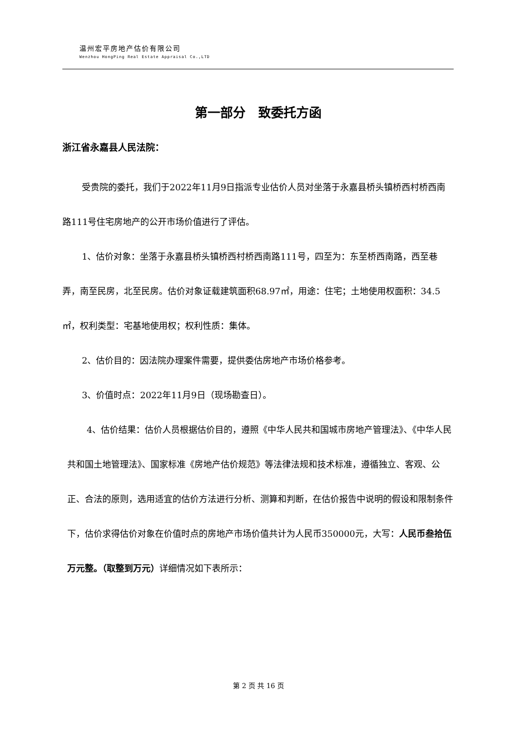温州宏平房地产估价有限公司
Wenzhou HongPing Real Estate Appraisal Co.,LTD
第一部分　致委托方函
浙江省永嘉县人民法院：
受贵院的委托，我们于2022年11月9日指派专业估价人员对坐落于永嘉县桥头镇桥西村桥西南路111号住宅房地产的公开市场价值进行了评估。
1、估价对象：坐落于永嘉县桥头镇桥西村桥西南路111号，四至为：东至桥西南路，西至巷弄，南至民房，北至民房。估价对象证载建筑面积68.97㎡，用途：住宅；土地使用权面积：34.5㎡，权利类型：宅基地使用权；权利性质：集体。
2、估价目的：因法院办理案件需要，提供委估房地产市场价格参考。
3、价值时点：2022年11月9日（现场勘查日）。
4、估价结果：估价人员根据估价目的，遵照《中华人民共和国城市房地产管理法》、《中华人民共和国土地管理法》、国家标准《房地产估价规范》等法律法规和技术标准，遵循独立、客观、公正、合法的原则，选用适宜的估价方法进行分析、测算和判断，在估价报告中说明的假设和限制条件下，估价求得估价对象在价值时点的房地产市场价值共计为人民币350000元，大写：人民币叁拾伍万元整。（取整到万元）详细情况如下表所示：
第 2 页 共 16 页